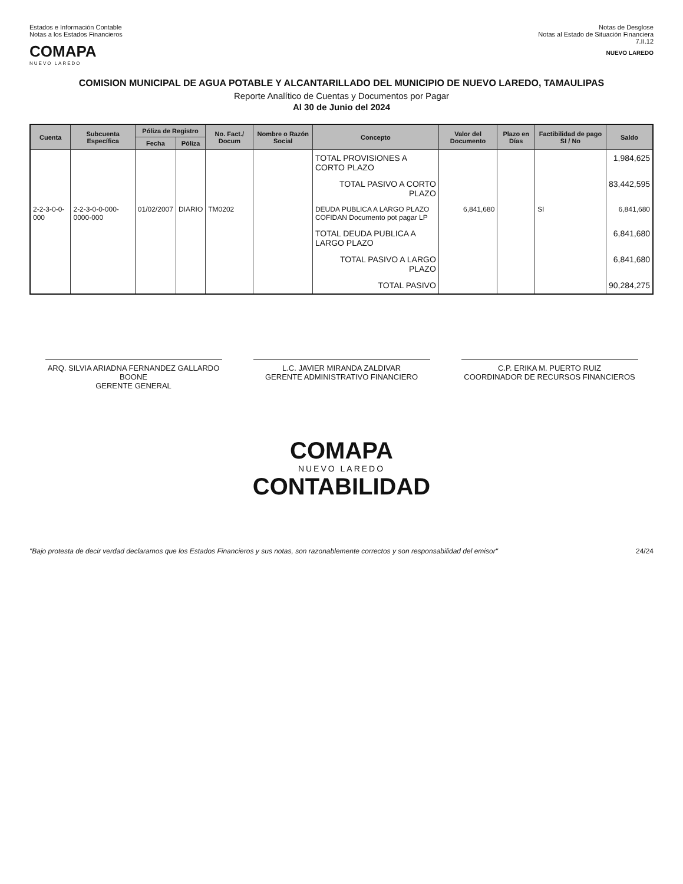Estados e Información Contable
Notas a los Estados Financieros
COMAPA
NUEVO LAREDO
Notas de Desglose
Notas al Estado de Situación Financiera
7.II.12
NUEVO LAREDO
COMISION MUNICIPAL DE AGUA POTABLE Y ALCANTARILLADO DEL MUNICIPIO DE NUEVO LAREDO, TAMAULIPAS
Reporte Analítico de Cuentas y Documentos por Pagar
Al 30 de Junio del 2024
| Cuenta | Subcuenta Específica | Póliza de Registro | | No. Fact./ Docum | Nombre o Razón Social | Concepto | Valor del Documento | Plazo en Días | Factibilidad de pago SI / No | Saldo |
| --- | --- | --- | --- | --- | --- | --- | --- | --- | --- | --- |
| | | Fecha | Póliza | | | | | | | |
| | | | | | | TOTAL PROVISIONES A CORTO PLAZO | | | | 1,984,625 |
| | | | | | | TOTAL PASIVO A CORTO PLAZO | | | | 83,442,595 |
| 2-2-3-0-0-000 | 2-2-3-0-0-000-0000-000 | 01/02/2007 | DIARIO | TM0202 | | DEUDA PUBLICA A LARGO PLAZO COFIDAN Documento pot pagar LP | 6,841,680 | | SI | 6,841,680 |
| | | | | | | TOTAL DEUDA PUBLICA A LARGO PLAZO | | | | 6,841,680 |
| | | | | | | TOTAL PASIVO A LARGO PLAZO | | | | 6,841,680 |
| | | | | | | TOTAL PASIVO | | | | 90,284,275 |
ARQ. SILVIA ARIADNA FERNANDEZ GALLARDO BOONE
GERENTE GENERAL
L.C. JAVIER MIRANDA ZALDIVAR
GERENTE ADMINISTRATIVO FINANCIERO
C.P. ERIKA M. PUERTO RUIZ
COORDINADOR DE RECURSOS FINANCIEROS
COMAPA
NUEVO LAREDO
CONTABILIDAD
"Bajo protesta de decir verdad declaramos que los Estados Financieros y sus notas, son razonablemente correctos y son responsabilidad del emisor" 24/24